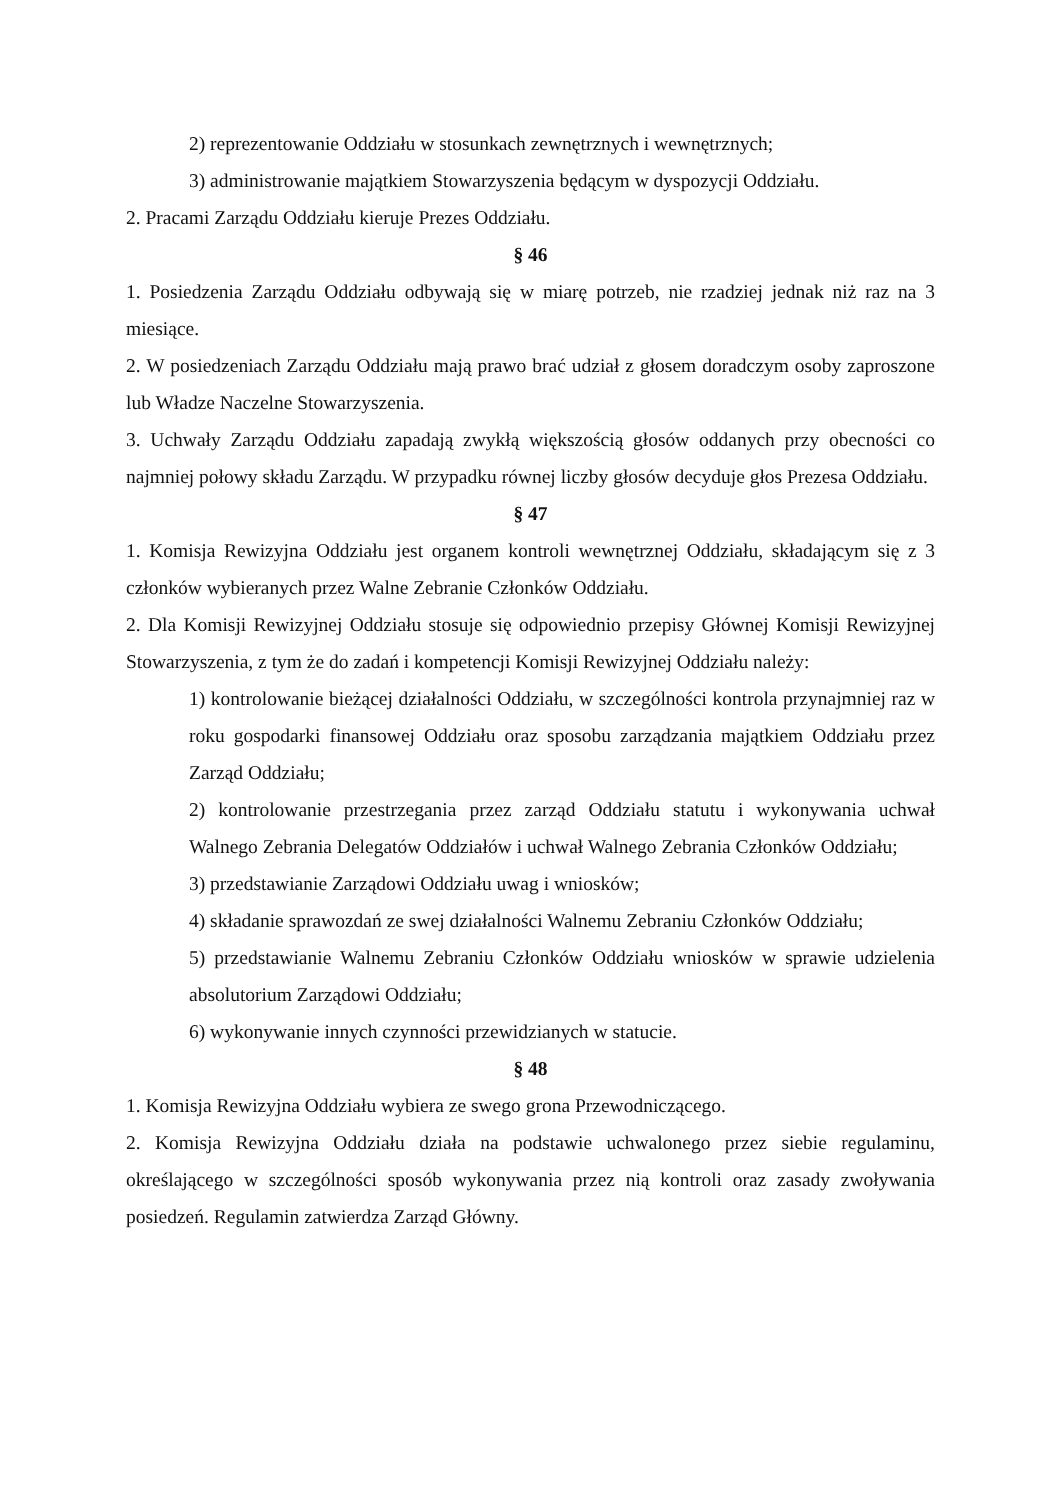2) reprezentowanie Oddziału w stosunkach zewnętrznych i wewnętrznych;
3) administrowanie majątkiem Stowarzyszenia będącym w dyspozycji Oddziału.
2. Pracami Zarządu Oddziału kieruje Prezes Oddziału.
§ 46
1. Posiedzenia Zarządu Oddziału odbywają się w miarę potrzeb, nie rzadziej jednak niż raz na 3 miesiące.
2. W posiedzeniach Zarządu Oddziału mają prawo brać udział z głosem doradczym osoby zaproszone lub Władze Naczelne Stowarzyszenia.
3. Uchwały Zarządu Oddziału zapadają zwykłą większością głosów oddanych przy obecności co najmniej połowy składu Zarządu. W przypadku równej liczby głosów decyduje głos Prezesa Oddziału.
§ 47
1. Komisja Rewizyjna Oddziału jest organem kontroli wewnętrznej Oddziału, składającym się z 3 członków wybieranych przez Walne Zebranie Członków Oddziału.
2. Dla Komisji Rewizyjnej Oddziału stosuje się odpowiednio przepisy Głównej Komisji Rewizyjnej Stowarzyszenia, z tym że do zadań i kompetencji Komisji Rewizyjnej Oddziału należy:
1) kontrolowanie bieżącej działalności Oddziału, w szczególności kontrola przynajmniej raz w roku gospodarki finansowej Oddziału oraz sposobu zarządzania majątkiem Oddziału przez Zarząd Oddziału;
2) kontrolowanie przestrzegania przez zarząd Oddziału statutu i wykonywania uchwał Walnego Zebrania Delegatów Oddziałów i uchwał Walnego Zebrania Członków Oddziału;
3) przedstawianie Zarządowi Oddziału uwag i wniosków;
4) składanie sprawozdań ze swej działalności Walnemu Zebraniu Członków Oddziału;
5) przedstawianie Walnemu Zebraniu Członków Oddziału wniosków w sprawie udzielenia absolutorium Zarządowi Oddziału;
6) wykonywanie innych czynności przewidzianych w statucie.
§ 48
1. Komisja Rewizyjna Oddziału wybiera ze swego grona Przewodniczącego.
2. Komisja Rewizyjna Oddziału działa na podstawie uchwalonego przez siebie regulaminu, określającego w szczególności sposób wykonywania przez nią kontroli oraz zasady zwoływania posiedzeń. Regulamin zatwierdza Zarząd Główny.